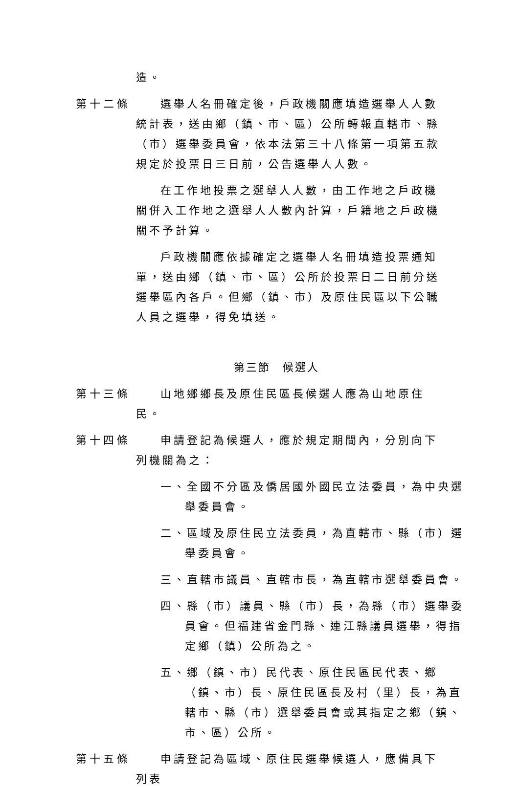造。
第十二條 選舉人名冊確定後，戶政機關應填造選舉人人數統計表，送由鄉（鎮、市、區）公所轉報直轄市、縣（市）選舉委員會，依本法第三十八條第一項第五款規定於投票日三日前，公告選舉人人數。
在工作地投票之選舉人人數，由工作地之戶政機關併入工作地之選舉人人數內計算，戶籍地之戶政機關不予計算。
戶政機關應依據確定之選舉人名冊填造投票通知單，送由鄉（鎮、市、區）公所於投票日二日前分送選舉區內各戶。但鄉（鎮、市）及原住民區以下公職人員之選舉，得免填送。
第三節　候選人
第十三條 山地鄉鄉長及原住民區長候選人應為山地原住民。
第十四條 申請登記為候選人，應於規定期間內，分別向下列機關為之：
一、全國不分區及僑居國外國民立法委員，為中央選舉委員會。
二、區域及原住民立法委員，為直轄市、縣（市）選舉委員會。
三、直轄市議員、直轄市長，為直轄市選舉委員會。
四、縣（市）議員、縣（市）長，為縣（市）選舉委員會。但福建省金門縣、連江縣議員選舉，得指定鄉（鎮）公所為之。
五、鄉（鎮、市）民代表、原住民區民代表、鄉（鎮、市）長、原住民區長及村（里）長，為直轄市、縣（市）選舉委員會或其指定之鄉（鎮、市、區）公所。
第十五條 申請登記為區域、原住民選舉候選人，應備具下列表